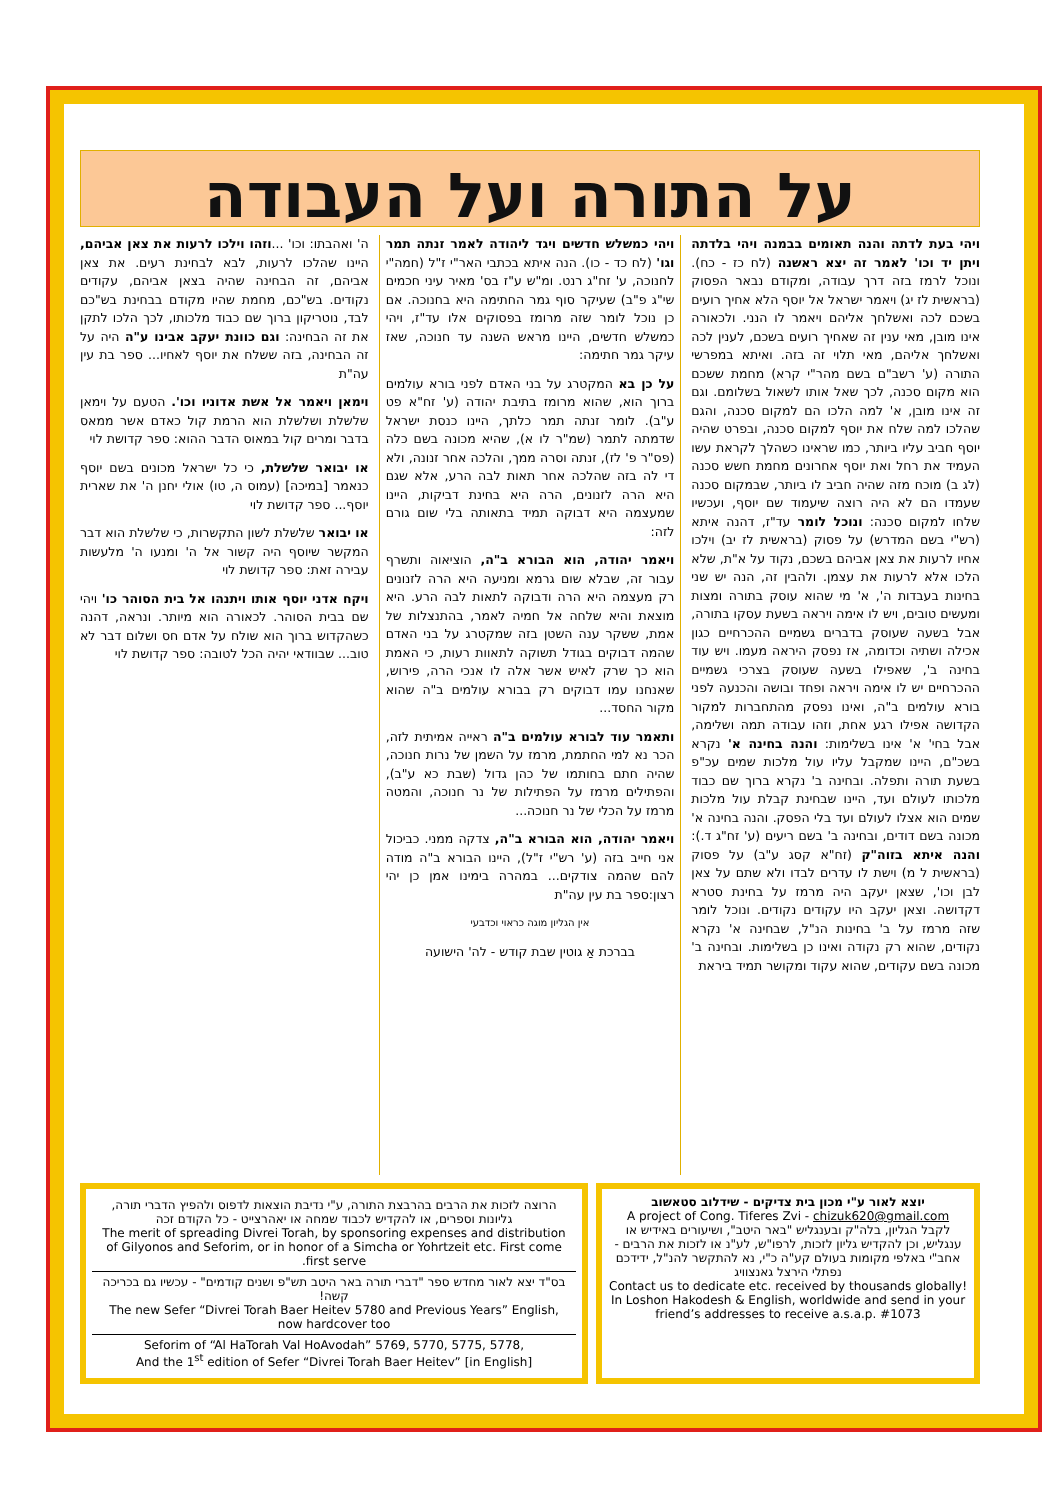על התורה ועל העבודה
ויהי בעת לדתה והנה תאומים בבמנה ויהי בלדתה ויתן יד וכו' לאמר זה יצא ראשנה (לח כז - כח). ונוכל לרמז בזה דרך עבודה, ומקודם נבאר הפסוק (בראשית לז יג) ויאמר ישראל אל יוסף הלא אחיך רועים בשכם לכה ואשלחך אליהם ויאמר לו הנני. ולכאורה אינו מובן, מאי ענין זה שאחיך רועים בשכם, לענין לכה ואשלחך אליהם, מאי תלוי זה בזה. ואיתא במפרשי התורה (ע' רשב"ם בשם מהר"י קרא) מחמת ששכם הוא מקום סכנה, לכך שאל אותו לשאול בשלומם. וגם זה אינו מובן, א' למה הלכו הם למקום סכנה, והגם שהלכו למה שלח את יוסף למקום סכנה, ובפרט שהיה יוסף חביב עליו ביותר, כמו שראינו כשהלך לקראת עשו העמיד את רחל ואת יוסף אחרונים מחמת חשש סכנה (לג ב) מוכח מזה שהיה חביב לו ביותר, שבמקום סכנה שעמדו הם לא היה רוצה שיעמוד שם יוסף, ועכשיו שלחו למקום סכנה: ונוכל לומר עד"ז, דהנה איתא (רש"י בשם המדרש) על פסוק (בראשית לז יב) וילכו אחיו לרעות את צאן אביהם בשכם, נקוד על א"ת, שלא הלכו אלא לרעות את עצמן. ולהבין זה, הנה יש שני בחינות בעבדות ה', א' מי שהוא עוסק בתורה ומצות ומעשים טובים, ויש לו אימה ויראה בשעת עסקו בתורה, אבל בשעה שעוסק בדברים גשמיים ההכרחיים כגון אכילה ושתיה וכדומה, אז נפסק היראה מעמו. ויש עוד בחינה ב', שאפילו בשעה שעוסק בצרכי גשמיים ההכרחיים יש לו אימה ויראה ופחד ובושה והכנעה לפני בורא עולמים ב"ה, ואינו נפסק מהתחברות למקור הקדושה אפילו רגע אחת, וזהו עבודה תמה ושלימה, אבל בחי' א' אינו בשלימות: והנה בחינה א' נקרא בשכ"ם, היינו שמקבל עליו עול מלכות שמים עכ"פ בשעת תורה ותפלה. ובחינה ב' נקרא ברוך שם כבוד מלכותו לעולם ועד, היינו שבחינת קבלת עול מלכות שמים הוא אצלו לעולם ועד בלי הפסק. והנה בחינה א' מכונה בשם דודים, ובחינה ב' בשם ריעים (ע' זח"ג ד.): והנה איתא בזוה"ק (זח"א קסג ע"ב) על פסוק (בראשית ל מ) וישת לו עדרים לבדו ולא שתם על צאן לבן וכו', שצאן יעקב היה מרמז על בחינת סטרא דקדושה. וצאן יעקב היו עקודים נקודים. ונוכל לומר שזה מרמז על ב' בחינות הנ"ל, שבחינה א' נקרא נקודים, שהוא רק נקודה ואינו כן בשלימות. ובחינה ב' מכונה בשם עקודים, שהוא עקוד ומקושר תמיד ביראת
ויהי כמשלש חדשים ויגד ליהודה לאמר זנתה תמר וגו' (לח כד - כו). הנה איתא בכתבי האר"י ז"ל (חמה"י לחנוכה, ע' זח"ג רנט. ומ"ש ע"ז בס' מאיר עיני חכמים שי"ג פ"ב) שעיקר סוף גמר החתימה היא בחנוכה. אם כן נוכל לומר שזה מרומז בפסוקים אלו עד"ז, ויהי כמשלש חדשים, היינו מראש השנה עד חנוכה, שאז עיקר גמר חתימה:
על כן בא המקטרג על בני האדם לפני בורא עולמים ברוך הוא, שהוא מרומז בתיבת יהודה (ע' זח"א פט ע"ב). לומר זנתה תמר כלתך, היינו כנסת ישראל שדמתה לתמר (שמ"ר לו א), שהיא מכונה בשם כלה (פס"ר פ' לז), זנתה וסרה ממך, והלכה אחר זנונה, ולא די לה בזה שהלכה אחר תאות לבה הרע, אלא שגם היא הרה לזנונים, הרה היא בחינת דביקות, היינו שמעצמה היא דבוקה תמיד בתאותה בלי שום גורם לזה:
ויאמר יהודה, הוא הבורא ב"ה, הוציאוה ותשרף עבור זה, שבלא שום גרמא ומניעה היא הרה לזנונים רק מעצמה היא הרה ודבוקה לתאות לבה הרע. היא מוצאת והיא שלחה אל חמיה לאמר, בהתנצלות של אמת, ששקר ענה השטן בזה שמקטרג על בני האדם שהמה דבוקים בגודל תשוקה לתאוות רעות, כי האמת הוא כך שרק לאיש אשר אלה לו אנכי הרה, פירוש, שאנחנו עמו דבוקים רק בבורא עולמים ב"ה שהוא מקור החסד...
ותאמר עוד לבורא עולמים ב"ה ראייה אמיתית לזה, הכר נא למי החתמת, מרמז על השמן של נרות חנוכה, שהיה חתם בחותמו של כהן גדול (שבת כא ע"ב), והפתילים מרמז על הפתילות של נר חנוכה, והמטה מרמז על הכלי של נר חנוכה...
ויאמר יהודה, הוא הבורא ב"ה, צדקה ממני. כביכול אני חייב בזה (ע' רש"י ז"ל), היינו הבורא ב"ה מודה להם שהמה צודקים... במהרה בימינו אמן כן יהי רצון:ספר בת עין עה"ת
אין הגליון מוגה כראוי וכדבעי
בברכת אַ גוטין שבת קודש - לה' הישועה
ה' ואהבתו: וכו' ...וזהו וילכו לרעות את צאן אביהם, היינו שהלכו לרעות, לבא לבחינת רעים. את צאן אביהם, זה הבחינה שהיה בצאן אביהם, עקודים נקודים. בש"כם, מחמת שהיו מקודם בבחינת בש"כם לבד, נוטריקון ברוך שם כבוד מלכותו, לכך הלכו לתקן את זה הבחינה: וגם כוונת יעקב אבינו ע"ה היה על זה הבחינה, בזה ששלח את יוסף לאחיו... ספר בת עין עה"ת
וימאן ויאמר אל אשת אדוניו וכו'. הטעם על וימאן שלשלת ושלשלת הוא הרמת קול כאדם אשר ממאס בדבר ומרים קול במאוס הדבר ההוא: ספר קדושת לוי
או יבואר שלשלת, כי כל ישראל מכונים בשם יוסף כנאמר [במיכה] (עמוס ה, טו) אולי יחנן ה' את שארית יוסף... ספר קדושת לוי
או יבואר שלשלת לשון התקשרות, כי שלשלת הוא דבר המקשר שיוסף היה קשור אל ה' ומנעו ה' מלעשות עבירה זאת: ספר קדושת לוי
ויקח אדני יוסף אותו ויתנהו אל בית הסוהר כו' ויהי שם בבית הסוהר. לכאורה הוא מיותר. ונראה, דהנה כשהקדוש ברוך הוא שולח על אדם חס ושלום דבר לא טוב... שבוודאי יהיה הכל לטובה: ספר קדושת לוי
הרוצה לזכות את הרבים בהרבצת התורה, ע"י נדיבת הוצאות לדפוס ולהפיץ הדברי תורה, גליונות וספרים, או להקדיש לכבוד שמחה או יאהרצייט - כל הקודם זכה
The merit of spreading Divrei Torah, by sponsoring expenses and distribution of Gilyonos and Seforim, or in honor of a Simcha or Yohrtzeit etc. First come first serve.
בס"ד יצא לאור מחדש ספר "דברי תורה באר היטב תש"פ ושנים קודמים" - עכשיו גם בכריכה קשה!
The new Sefer “Divrei Torah Baer Heitev 5780 and Previous Years” English, now hardcover too
Seforim of “Al HaTorah Val HoAvodah” 5769, 5770, 5775, 5778,
And the 1<sup>st</sup> edition of Sefer “Divrei Torah Baer Heitev” [in English]
יוצא לאור ע"י מכון בית צדיקים - שידלוב סטאשוב
A project of Cong. Tiferes Zvi - chizuk620@gmail.com
לקבל הגליון, בלה"ק ובענגליש "באר היטב", ושיעורים באידיש או ענגליש, וכן להקדיש גליון לזכות, לרפו"ש, לע"נ או לזכות את הרבים - אחב"י באלפי מקומות בעולם קע"ה כ"י, נא להתקשר להנ"ל, ידידכם נפתלי הירצל גאנצוויג
Contact us to dedicate etc. received by thousands globally! In Loshon Hakodesh & English, worldwide and send in your friend’s addresses to receive a.s.a.p. #1073